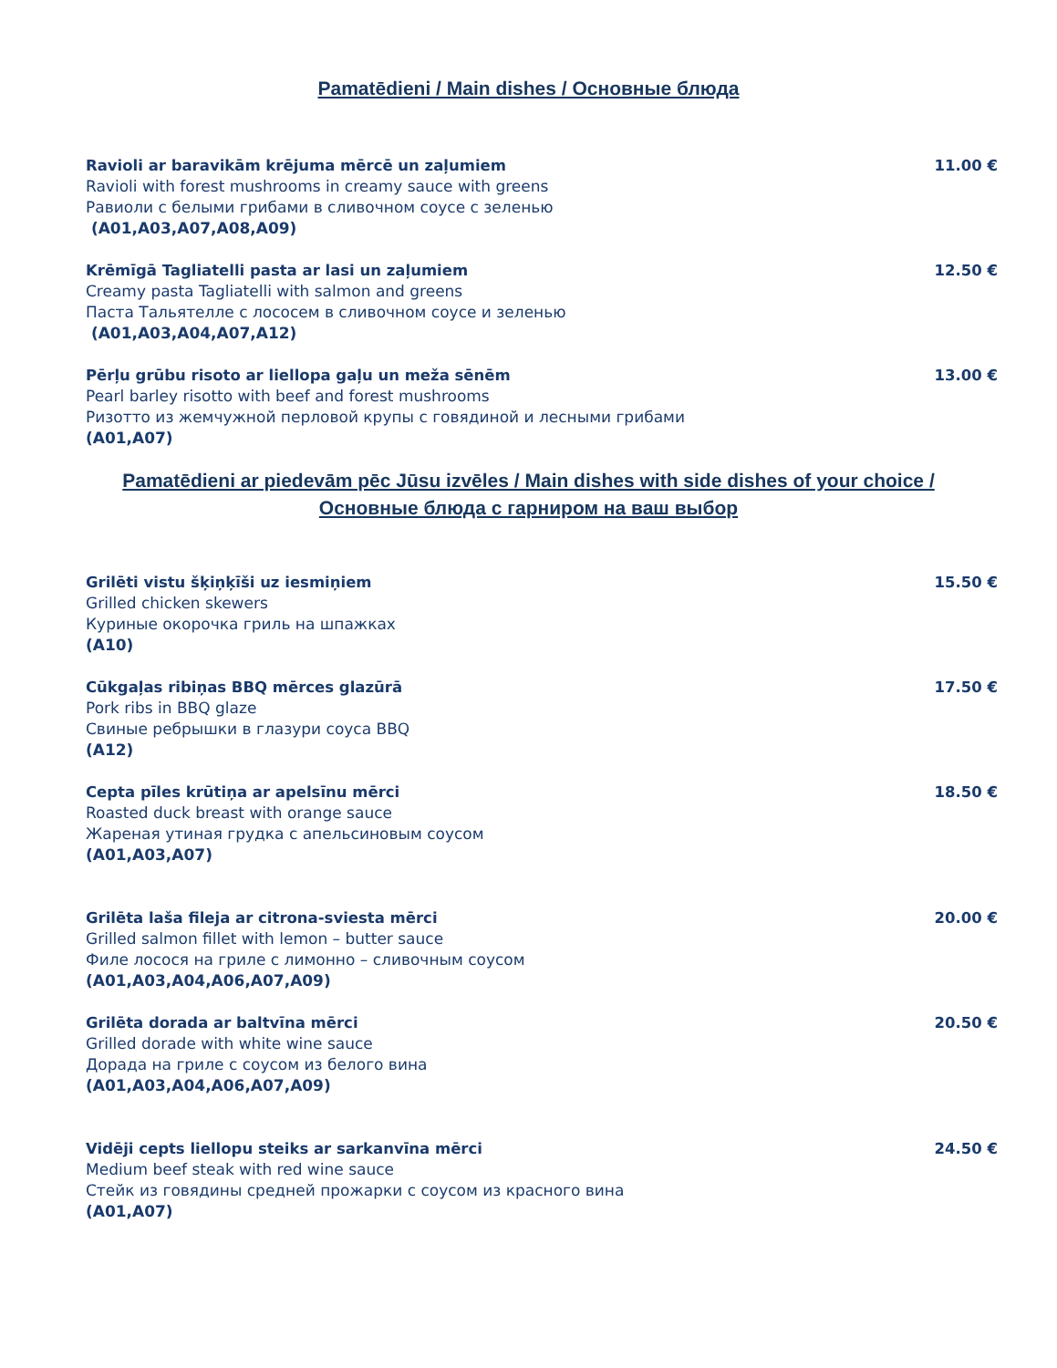Pamatēdieni / Main dishes / Основные блюда
Ravioli ar baravikām krējuma mērcē un zaļumiem 11.00 €
Ravioli with forest mushrooms in creamy sauce with greens
Равиоли с белыми грибами в сливочном соусе с зеленью
(A01,A03,A07,A08,A09)
Krēmīgā Tagliatelli pasta ar lasi un zaļumiem 12.50 €
Creamy pasta Tagliatelli with salmon and greens
Паста Тальятелле с лососем в сливочном соусе и зеленью
(A01,A03,A04,A07,A12)
Pērļu grūbu risoto ar liellopa gaļu un meža sēnēm 13.00 €
Pearl barley risotto with beef and forest mushrooms
Ризотто из жемчужной перловой крупы с говядиной и лесными грибами
(A01,A07)
Pamatēdieni ar piedevām pēc Jūsu izvēles / Main dishes with side dishes of your choice /
Основные блюда с гарниром на ваш выбор
Grilēti vistu šķiņķīši uz iesmiņiem 15.50 €
Grilled chicken skewers
Куриные окорочка гриль на шпажках
(A10)
Cūkgaļas ribiņas BBQ mērces glazūrā 17.50 €
Pork ribs in BBQ glaze
Свиные ребрышки в глазури соуса BBQ
(A12)
Cepta pīles krūtiņa ar apelsīnu mērci 18.50 €
Roasted duck breast with orange sauce
Жареная утиная грудка с апельсиновым соусом
(A01,A03,A07)
Grilēta laša fileja ar citrona-sviesta mērci 20.00 €
Grilled salmon fillet with lemon – butter sauce
Филе лосося на гриле с лимонно – сливочным соусом
(A01,A03,A04,A06,A07,A09)
Grilēta dorada ar baltvīna mērci 20.50 €
Grilled dorade with white wine sauce
Дорада на гриле с соусом из белого вина
(A01,A03,A04,A06,A07,A09)
Vidēji cepts liellopu steiks ar sarkanvīna mērci 24.50 €
Medium beef steak with red wine sauce
Стейк из говядины средней прожарки с соусом из красного вина
(A01,A07)